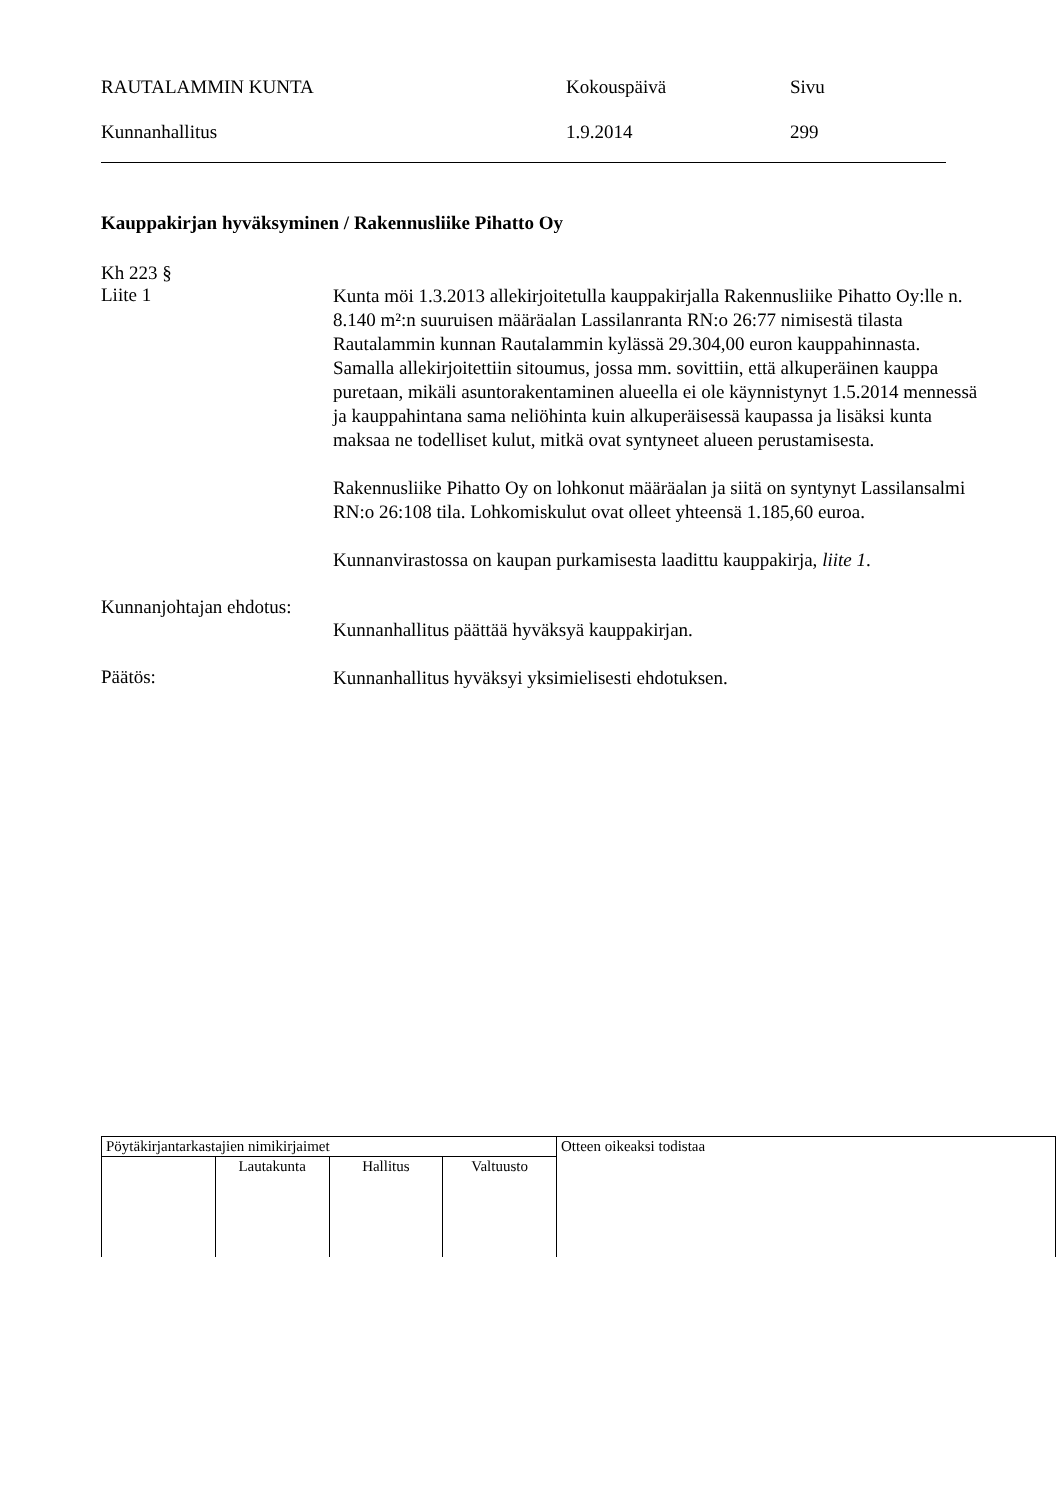RAUTALAMMIN KUNTA Kokouspäivä Sivu
Kunnanhallitus 1.9.2014 299
Kauppakirjan hyväksyminen / Rakennusliike Pihatto Oy
Kh 223 §
Liite 1
Kunta möi 1.3.2013 allekirjoitetulla kauppakirjalla Rakennusliike Pihatto Oy:lle n. 8.140 m²:n suuruisen määräalan Lassilanranta RN:o 26:77 nimisestä tilasta Rautalammin kunnan Rautalammin kylässä 29.304,00 euron kauppahinnasta. Samalla allekirjoitettiin sitoumus, jossa mm. sovittiin, että alkuperäinen kauppa puretaan, mikäli asuntorakentaminen alueella ei ole käynnistynyt 1.5.2014 mennessä ja kauppahintana sama neliöhinta kuin alkuperäisessä kaupassa ja lisäksi kunta maksaa ne todelliset kulut, mitkä ovat syntyneet alueen perustamisesta.
Rakennusliike Pihatto Oy on lohkonut määräalan ja siitä on syntynyt Lassilansalmi RN:o 26:108 tila. Lohkomiskulut ovat olleet yhteensä 1.185,60 euroa.
Kunnanvirastossa on kaupan purkamisesta laadittu kauppakirja, liite 1.
Kunnanjohtajan ehdotus:
Kunnanhallitus päättää hyväksyä kauppakirjan.
Päätös:
Kunnanhallitus hyväksyi yksimielisesti ehdotuksen.
| Pöytäkirjantarkastajien nimikirjaimet | | | | Otteen oikeaksi todistaa |
| | Lautakunta | Hallitus | Valtuusto | |